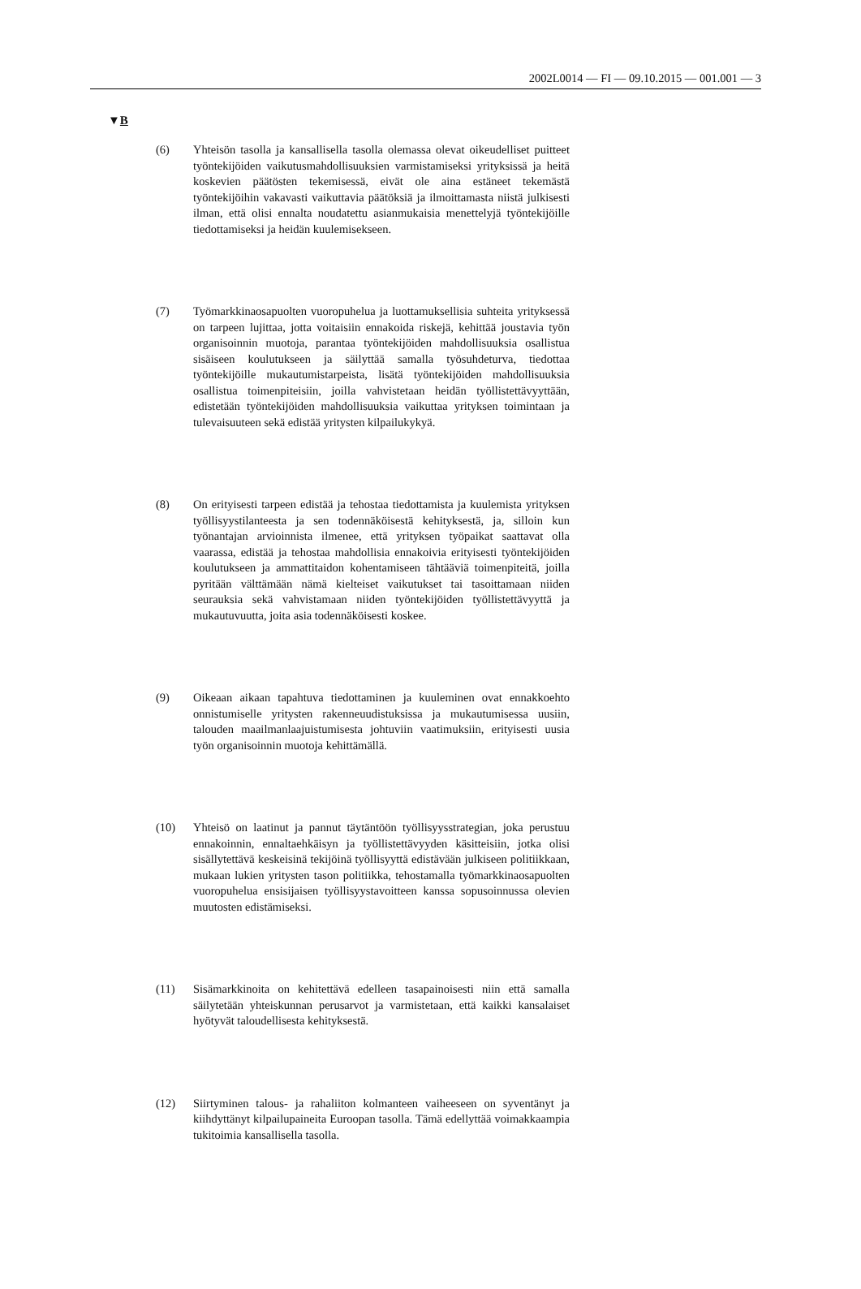2002L0014 — FI — 09.10.2015 — 001.001 — 3
▼B
(6) Yhteisön tasolla ja kansallisella tasolla olemassa olevat oikeudelliset puitteet työntekijöiden vaikutusmahdollisuuksien varmistamiseksi yrityksissä ja heitä koskevien päätösten tekemisessä, eivät ole aina estäneet tekemästä työntekijöihin vakavasti vaikuttavia päätöksiä ja ilmoittamasta niistä julkisesti ilman, että olisi ennalta noudatettu asianmukaisia menettelyjä työntekijöille tiedottamiseksi ja heidän kuulemisekseen.
(7) Työmarkkinaosapuolten vuoropuhelua ja luottamuksellisia suhteita yrityksessä on tarpeen lujittaa, jotta voitaisiin ennakoida riskejä, kehittää joustavia työn organisoinnin muotoja, parantaa työntekijöiden mahdollisuuksia osallistua sisäiseen koulutukseen ja säilyttää samalla työsuhdeturva, tiedottaa työntekijöille mukautumistarpeista, lisätä työntekijöiden mahdollisuuksia osallistua toimenpiteisiin, joilla vahvistetaan heidän työllistettävyyttään, edistetään työntekijöiden mahdollisuuksia vaikuttaa yrityksen toimintaan ja tulevaisuuteen sekä edistää yritysten kilpailukykyä.
(8) On erityisesti tarpeen edistää ja tehostaa tiedottamista ja kuulemista yrityksen työllisyystilanteesta ja sen todennäköisestä kehityksestä, ja, silloin kun työnantajan arvioinnista ilmenee, että yrityksen työpaikat saattavat olla vaarassa, edistää ja tehostaa mahdollisia ennakoivia erityisesti työntekijöiden koulutukseen ja ammattitaidon kohentamiseen tähtääviä toimenpiteitä, joilla pyritään välttämään nämä kielteiset vaikutukset tai tasoittamaan niiden seurauksia sekä vahvistamaan niiden työntekijöiden työllistettävyyttä ja mukautuvuutta, joita asia todennäköisesti koskee.
(9) Oikeaan aikaan tapahtuva tiedottaminen ja kuuleminen ovat ennakkoehto onnistumiselle yritysten rakenneuudistuksissa ja mukautumisessa uusiin, talouden maailmanlaajuistumisesta johtuviin vaatimuksiin, erityisesti uusia työn organisoinnin muotoja kehittämällä.
(10) Yhteisö on laatinut ja pannut täytäntöön työllisyysstrategian, joka perustuu ennakoinnin, ennaltaehkäisyn ja työllistettävyyden käsitteisiin, jotka olisi sisällytettävä keskeisinä tekijöinä työllisyyttä edistävään julkiseen politiikkaan, mukaan lukien yritysten tason politiikka, tehostamalla työmarkkinaosapuolten vuoropuhelua ensisijaisen työllisyystavoitteen kanssa sopusoinnussa olevien muutosten edistämiseksi.
(11) Sisämarkkinoita on kehitettävä edelleen tasapainoisesti niin että samalla säilytetään yhteiskunnan perusarvot ja varmistetaan, että kaikki kansalaiset hyötyvät taloudellisesta kehityksestä.
(12) Siirtyminen talous- ja rahaliiton kolmanteen vaiheeseen on syventänyt ja kiihdyttänyt kilpailupaineita Euroopan tasolla. Tämä edellyttää voimakkaampia tukitoimia kansallisella tasolla.